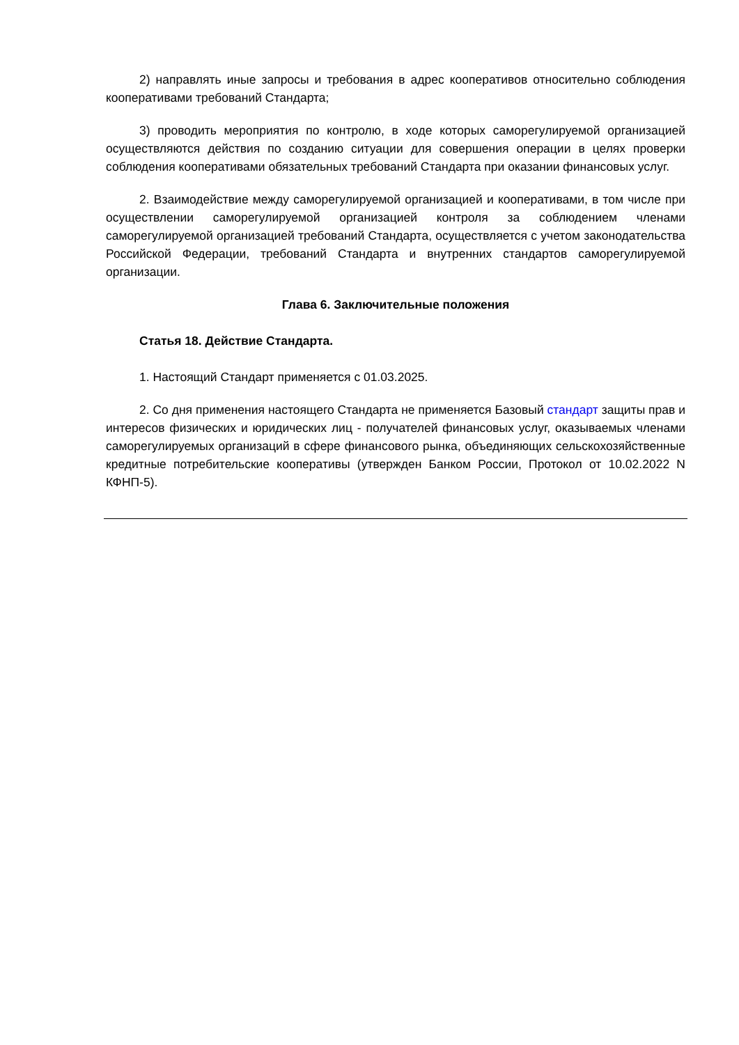2) направлять иные запросы и требования в адрес кооперативов относительно соблюдения кооперативами требований Стандарта;
3) проводить мероприятия по контролю, в ходе которых саморегулируемой организацией осуществляются действия по созданию ситуации для совершения операции в целях проверки соблюдения кооперативами обязательных требований Стандарта при оказании финансовых услуг.
2. Взаимодействие между саморегулируемой организацией и кооперативами, в том числе при осуществлении саморегулируемой организацией контроля за соблюдением членами саморегулируемой организацией требований Стандарта, осуществляется с учетом законодательства Российской Федерации, требований Стандарта и внутренних стандартов саморегулируемой организации.
Глава 6. Заключительные положения
Статья 18. Действие Стандарта.
1. Настоящий Стандарт применяется с 01.03.2025.
2. Со дня применения настоящего Стандарта не применяется Базовый стандарт защиты прав и интересов физических и юридических лиц - получателей финансовых услуг, оказываемых членами саморегулируемых организаций в сфере финансового рынка, объединяющих сельскохозяйственные кредитные потребительские кооперативы (утвержден Банком России, Протокол от 10.02.2022 N КФНП-5).